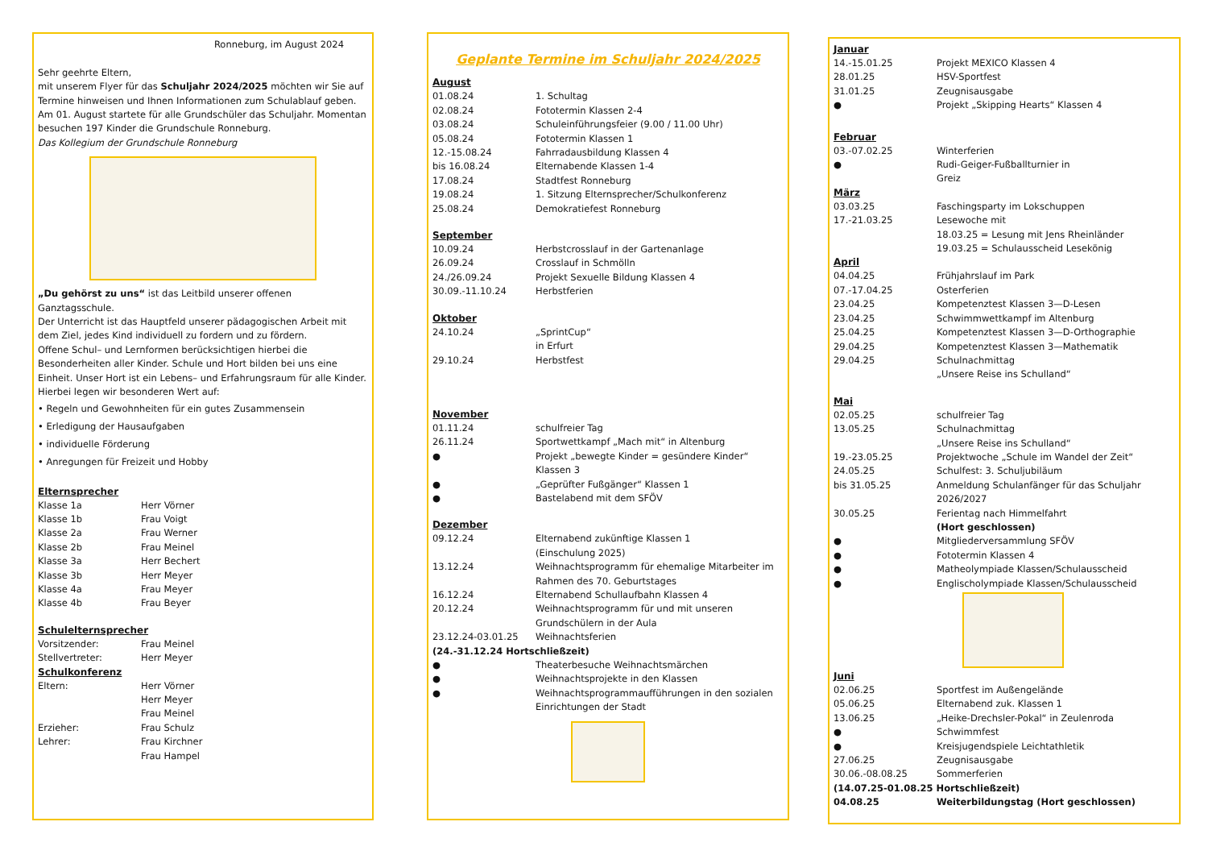Ronneburg, im August 2024
Sehr geehrte Eltern,
mit unserem Flyer für das Schuljahr 2024/2025 möchten wir Sie auf Termine hinweisen und Ihnen Informationen zum Schulablauf geben.
Am 01. August startete für alle Grundschüler das Schuljahr. Momentan besuchen 197 Kinder die Grundschule Ronneburg.
Das Kollegium der Grundschule Ronneburg
„Du gehörst zu uns“ ist das Leitbild unserer offenen Ganztagsschule.
Der Unterricht ist das Hauptfeld unserer pädagogischen Arbeit mit dem Ziel, jedes Kind individuell zu fordern und zu fördern.
Offene Schul– und Lernformen berücksichtigen hierbei die Besonderheiten aller Kinder. Schule und Hort bilden bei uns eine Einheit. Unser Hort ist ein Lebens– und Erfahrungsraum für alle Kinder. Hierbei legen wir besonderen Wert auf:
• Regeln und Gewohnheiten für ein gutes Zusammensein
• Erledigung der Hausaufgaben
• individuelle Förderung
• Anregungen für Freizeit und Hobby
Elternsprecher
| Klasse 1a | Herr Vörner |
| Klasse 1b | Frau Voigt |
| Klasse 2a | Frau Werner |
| Klasse 2b | Frau Meinel |
| Klasse 3a | Herr Bechert |
| Klasse 3b | Herr Meyer |
| Klasse 4a | Frau Meyer |
| Klasse 4b | Frau Beyer |
Schulelternsprecher
| Vorsitzender: | Frau Meinel |
| Stellvertreter: | Herr Meyer |
Schulkonferenz
| Eltern: | Herr Vörner Herr Meyer Frau Meinel |
| Erzieher: | Frau Schulz |
| Lehrer: | Frau Kirchner Frau Hampel |
Geplante Termine im Schuljahr 2024/2025
August
| 01.08.24 | 1. Schultag |
| 02.08.24 | Fototermin Klassen 2-4 |
| 03.08.24 | Schuleinführungsfeier (9.00 / 11.00 Uhr) |
| 05.08.24 | Fototermin Klassen 1 |
| 12.-15.08.24 | Fahrradausbildung Klassen 4 |
| bis 16.08.24 | Elternabende Klassen 1-4 |
| 17.08.24 | Stadtfest Ronneburg |
| 19.08.24 | 1. Sitzung Elternsprecher/Schulkonferenz |
| 25.08.24 | Demokratiefest Ronneburg |
September
| 10.09.24 | Herbstcrosslauf in der Gartenanlage |
| 26.09.24 | Crosslauf in Schmölln |
| 24./26.09.24 | Projekt Sexuelle Bildung Klassen 4 |
| 30.09.-11.10.24 | Herbstferien |
Oktober
| 24.10.24 | „SprintCup“ in Erfurt |
| 29.10.24 | Herbstfest |
November
| 01.11.24 | schulfreier Tag |
| 26.11.24 | Sportwettkampf „Mach mit“ in Altenburg |
| ● | Projekt „bewegte Kinder = gesündere Kinder“ Klassen 3 |
| ● | „Geprüfter Fußgänger“ Klassen 1 |
| ● | Bastelabend mit dem SFÖV |
Dezember
| 09.12.24 | Elternabend zukünftige Klassen 1 (Einschulung 2025) |
| 13.12.24 | Weihnachtsprogramm für ehemalige Mitarbeiter im Rahmen des 70. Geburtstages |
| 16.12.24 | Elternabend Schullaufbahn Klassen 4 |
| 20.12.24 | Weihnachtsprogramm für und mit unseren Grundschülern in der Aula |
| 23.12.24-03.01.25 | Weihnachtsferien |
| (24.-31.12.24 Hortschließzeit) | |
| ● | Theaterbesuche Weihnachtsmärchen |
| ● | Weihnachtsprojekte in den Klassen |
| ● | Weihnachtsprogrammaufführungen in den sozialen Einrichtungen der Stadt |
Januar
| 14.-15.01.25 | Projekt MEXICO Klassen 4 |
| 28.01.25 | HSV-Sportfest |
| 31.01.25 | Zeugnisausgabe |
| ● | Projekt „Skipping Hearts“ Klassen 4 |
Februar
| 03.-07.02.25 | Winterferien |
| ● | Rudi-Geiger-Fußballturnier in Greiz |
März
| 03.03.25 | Faschingsparty im Lokschuppen |
| 17.-21.03.25 | Lesewoche mit 18.03.25 = Lesung mit Jens Rheinländer 19.03.25 = Schulausscheid Lesekönig |
April
| 04.04.25 | Frühjahrslauf im Park |
| 07.-17.04.25 | Osterferien |
| 23.04.25 | Kompetenztest Klassen 3—D-Lesen |
| 23.04.25 | Schwimmwettkampf im Altenburg |
| 25.04.25 | Kompetenztest Klassen 3—D-Orthographie |
| 29.04.25 | Kompetenztest Klassen 3—Mathematik |
| 29.04.25 | Schulnachmittag „Unsere Reise ins Schulland“ |
Mai
| 02.05.25 | schulfreier Tag |
| 13.05.25 | Schulnachmittag „Unsere Reise ins Schulland“ |
| 19.-23.05.25 | Projektwoche „Schule im Wandel der Zeit“ |
| 24.05.25 | Schulfest: 3. Schuljubiläum |
| bis 31.05.25 | Anmeldung Schulanfänger für das Schuljahr 2026/2027 |
| 30.05.25 | Ferientag nach Himmelfahrt (Hort geschlossen) |
| ● | Mitgliederversammlung SFÖV |
| ● | Fototermin Klassen 4 |
| ● | Matheolympiade Klassen/Schulausscheid |
| ● | Englischolympiade Klassen/Schulausscheid |
Juni
| 02.06.25 | Sportfest im Außengelände |
| 05.06.25 | Elternabend zuk. Klassen 1 |
| 13.06.25 | „Heike-Drechsler-Pokal“ in Zeulenroda |
| ● | Schwimmfest |
| ● | Kreisjugendspiele Leichtathletik |
| 27.06.25 | Zeugnisausgabe |
| 30.06.-08.08.25 | Sommerferien |
| (14.07.25-01.08.25 Hortschließzeit) | |
| 04.08.25 | Weiterbildungstag (Hort geschlossen) |